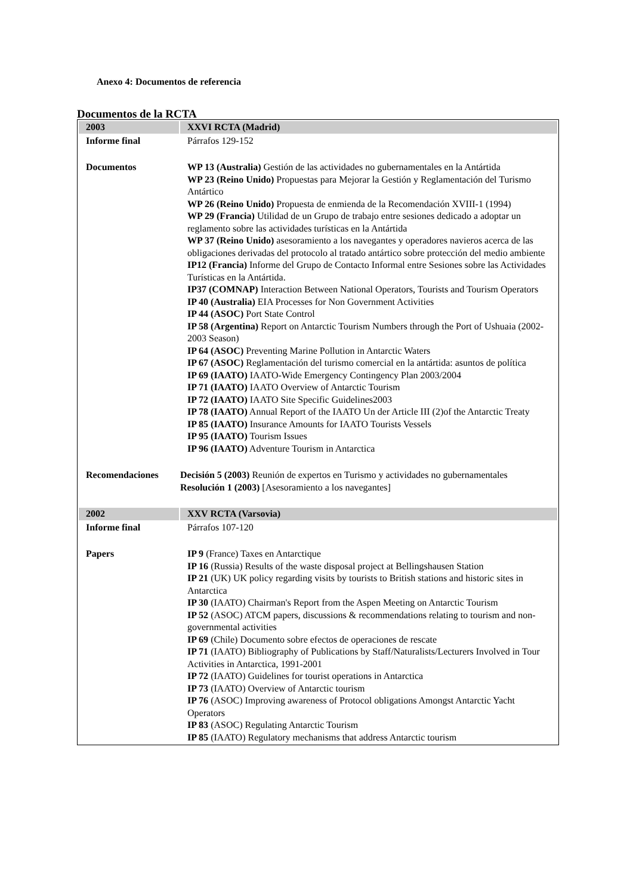Anexo 4: Documentos de referencia
Documentos de la RCTA
| 2003 | XXVI RCTA (Madrid) |
| --- | --- |
| Informe final | Párrafos 129-152 |
| Documentos | WP 13 (Australia) Gestión de las actividades no gubernamentales en la Antártida WP 23 (Reino Unido) Propuestas para Mejorar la Gestión y Reglamentación del Turismo Antártico WP 26 (Reino Unido) Propuesta de enmienda de la Recomendación XVIII-1 (1994) WP 29 (Francia) Utilidad de un Grupo de trabajo entre sesiones dedicado a adoptar un reglamento sobre las actividades turísticas en la Antártida WP 37 (Reino Unido) asesoramiento a los navegantes y operadores navieros acerca de las obligaciones derivadas del protocolo al tratado antártico sobre protección del medio ambiente IP12 (Francia) Informe del Grupo de Contacto Informal entre Sesiones sobre las Actividades Turísticas en la Antártida. IP37 (COMNAP) Interaction Between National Operators, Tourists and Tourism Operators IP 40 (Australia) EIA Processes for Non Government Activities IP 44 (ASOC) Port State Control IP 58 (Argentina) Report on Antarctic Tourism Numbers through the Port of Ushuaia (2002-2003 Season) IP 64 (ASOC) Preventing Marine Pollution in Antarctic Waters IP 67 (ASOC) Reglamentación del turismo comercial en la antártida: asuntos de política IP 69 (IAATO) IAATO-Wide Emergency Contingency Plan 2003/2004 IP 71 (IAATO) IAATO Overview of Antarctic Tourism IP 72 (IAATO) IAATO Site Specific Guidelines2003 IP 78 (IAATO) Annual Report of the IAATO Un der Article III (2)of the Antarctic Treaty IP 85 (IAATO) Insurance Amounts for IAATO Tourists Vessels IP 95 (IAATO) Tourism Issues IP 96 (IAATO) Adventure Tourism in Antarctica |
| Recomendaciones | Decisión 5 (2003) Reunión de expertos en Turismo y actividades no gubernamentales Resolución 1 (2003) [Asesoramiento a los navegantes] |
| 2002 | XXV RCTA (Varsovia) |
| Informe final | Párrafos 107-120 |
| Papers | IP 9 (France) Taxes en Antarctique IP 16 (Russia) Results of the waste disposal project at Bellingshausen Station IP 21 (UK) UK policy regarding visits by tourists to British stations and historic sites in Antarctica IP 30 (IAATO) Chairman's Report from the Aspen Meeting on Antarctic Tourism IP 52 (ASOC) ATCM papers, discussions & recommendations relating to tourism and non-governmental activities IP 69 (Chile) Documento sobre efectos de operaciones de rescate IP 71 (IAATO) Bibliography of Publications by Staff/Naturalists/Lecturers Involved in Tour Activities in Antarctica, 1991-2001 IP 72 (IAATO) Guidelines for tourist operations in Antarctica IP 73 (IAATO) Overview of Antarctic tourism IP 76 (ASOC) Improving awareness of Protocol obligations Amongst Antarctic Yacht Operators IP 83 (ASOC) Regulating Antarctic Tourism IP 85 (IAATO) Regulatory mechanisms that address Antarctic tourism |